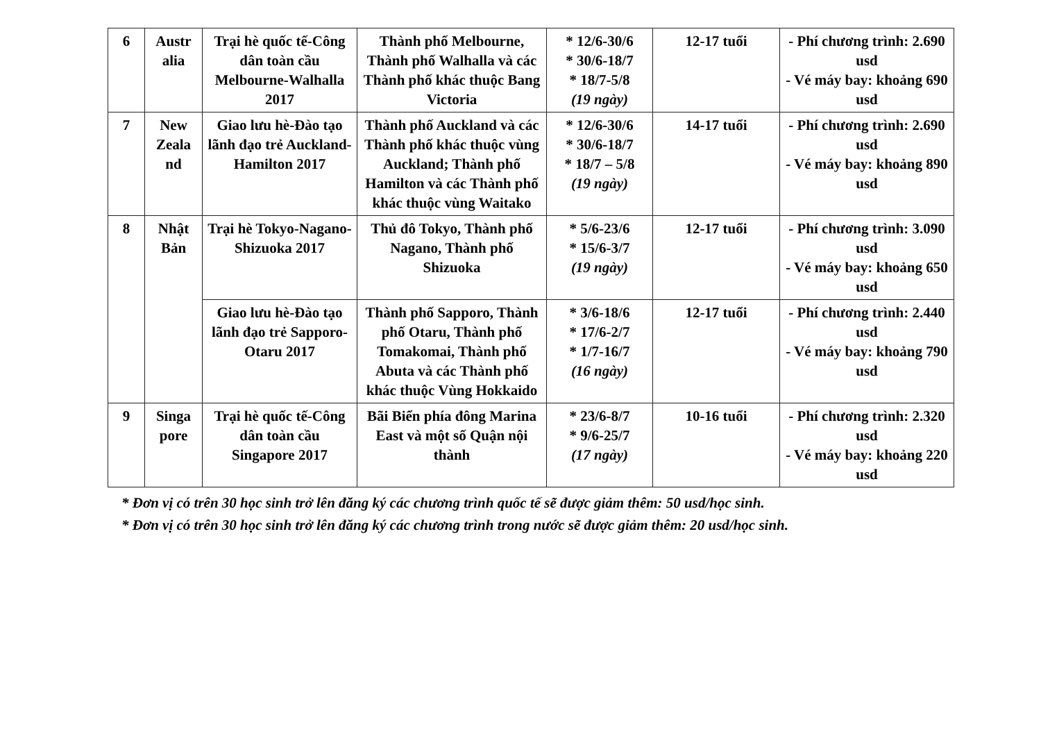| 6 | Austr alia | Trại hè quốc tế-Công dân toàn cầu Melbourne-Walhalla 2017 | Thành phố Melbourne, Thành phố Walhalla và các Thành phố khác thuộc Bang Victoria | * 12/6-30/6 * 30/6-18/7 * 18/7-5/8 (19 ngày) | 12-17 tuổi | - Phí chương trình: 2.690 usd - Vé máy bay: khoảng 690 usd |
| 7 | New Zeala nd | Giao lưu hè-Đào tạo lãnh đạo trẻ Auckland-Hamilton 2017 | Thành phố Auckland và các Thành phố khác thuộc vùng Auckland; Thành phố Hamilton và các Thành phố khác thuộc vùng Waitako | * 12/6-30/6 * 30/6-18/7 * 18/7 – 5/8 (19 ngày) | 14-17 tuổi | - Phí chương trình: 2.690 usd - Vé máy bay: khoảng 890 usd |
| 8 | Nhật Bản | Trại hè Tokyo-Nagano- Shizuoka 2017 | Thủ đô Tokyo, Thành phố Nagano, Thành phố Shizuoka | * 5/6-23/6 * 15/6-3/7 (19 ngày) | 12-17 tuổi | - Phí chương trình: 3.090 usd - Vé máy bay: khoảng 650 usd |
| | | Giao lưu hè-Đào tạo lãnh đạo trẻ Sapporo-Otaru 2017 | Thành phố Sapporo, Thành phố Otaru, Thành phố Tomakomai, Thành phố Abuta và các Thành phố khác thuộc Vùng Hokkaido | * 3/6-18/6 * 17/6-2/7 * 1/7-16/7 (16 ngày) | 12-17 tuổi | - Phí chương trình: 2.440 usd - Vé máy bay: khoảng 790 usd |
| 9 | Singa pore | Trại hè quốc tế-Công dân toàn cầu Singapore 2017 | Bãi Biển phía đông Marina East và một số Quận nội thành | * 23/6-8/7 * 9/6-25/7 (17 ngày) | 10-16 tuổi | - Phí chương trình: 2.320 usd - Vé máy bay: khoảng 220 usd |
* Đơn vị có trên 30 học sinh trở lên đăng ký các chương trình quốc tế sẽ được giảm thêm: 50 usd/học sinh.
* Đơn vị có trên 30 học sinh trở lên đăng ký các chương trình trong nước sẽ được giảm thêm: 20 usd/học sinh.